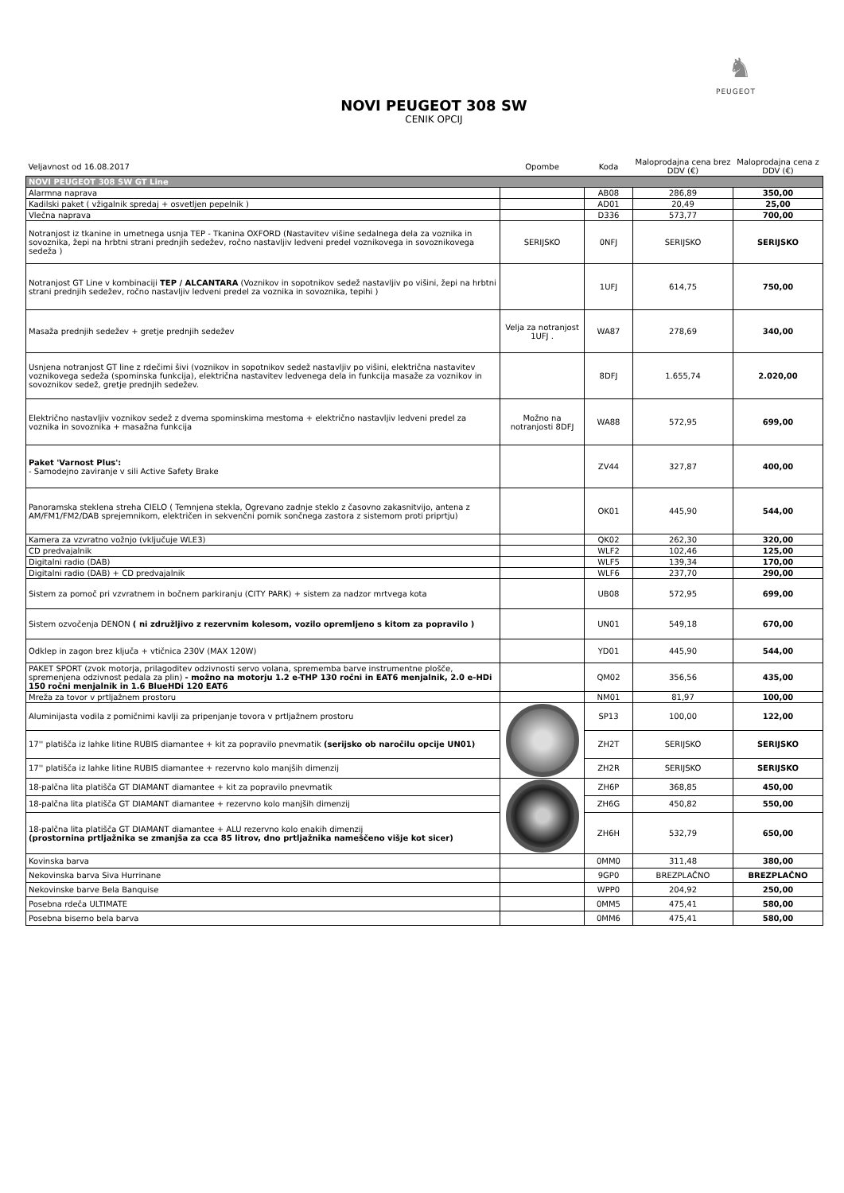♞
PEUGEOT
NOVI PEUGEOT 308 SW
CENIK OPCIJ
| Veljavnost od 16.08.2017 | Opombe | Koda | Maloprodajna cena brez DDV (€) | Maloprodajna cena z DDV (€) |
| --- | --- | --- | --- | --- |
| NOVI PEUGEOT 308 SW GT Line | | | | |
| Alarmna naprava | | AB08 | 286,89 | 350,00 |
| Kadilski paket ( vžigalnik spredaj + osvetljen pepelnik ) | | AD01 | 20,49 | 25,00 |
| Vlečna naprava | | D336 | 573,77 | 700,00 |
| Notranjost iz tkanine in umetnega usnja TEP - Tkanina OXFORD (Nastavitev višine sedalnega dela za voznika in sovoznika, žepi na hrbtni strani prednjih sedežev, ročno nastavljiv ledveni predel voznikovega in sovoznikovega sedeža ) | SERIJSKO | 0NFJ | SERIJSKO | SERIJSKO |
| Notranjost GT Line v kombinaciji TEP / ALCANTARA (Voznikov in sopotnikov sedež nastavljiv po višini, žepi na hrbtni strani prednjih sedežev, ročno nastavljiv ledveni predel za voznika in sovoznika, tepihi ) | | 1UFJ | 614,75 | 750,00 |
| Masaža prednjih sedežev + gretje prednjih sedežev | Velja za notranjost 1UFJ . | WA87 | 278,69 | 340,00 |
| Usnjena notranjost GT line z rdečimi šivi (voznikov in sopotnikov sedež nastavljiv po višini, električna nastavitev voznikovega sedeža (spominska funkcija), električna nastavitev ledvenega dela in funkcija masaže za voznikov in sovoznikov sedež, gretje prednjih sedežev. | | 8DFJ | 1.655,74 | 2.020,00 |
| Električno nastavljiv voznikov sedež z dvema spominskima mestoma + električno nastavljiv ledveni predel za voznika in sovoznika + masažna funkcija | Možno na notranjosti 8DFJ | WA88 | 572,95 | 699,00 |
| Paket 'Varnost Plus': - Samodejno zaviranje v sili Active Safety Brake | | ZV44 | 327,87 | 400,00 |
| Panoramska steklena streha CIELO ( Temnjena stekla, Ogrevano zadnje steklo z časovno zakasnitvijo, antena z AM/FM1/FM2/DAB sprejemnikom, električen in sekvenčni pomik sončnega zastora z sistemom proti priprtju) | | OK01 | 445,90 | 544,00 |
| Kamera za vzvratno vožnjo (vključuje WLE3) | | QK02 | 262,30 | 320,00 |
| CD predvajalnik | | WLF2 | 102,46 | 125,00 |
| Digitalni radio (DAB) | | WLF5 | 139,34 | 170,00 |
| Digitalni radio (DAB) + CD predvajalnik | | WLF6 | 237,70 | 290,00 |
| Sistem za pomoč pri vzvratnem in bočnem parkiranju (CITY PARK) + sistem za nadzor mrtvega kota | | UB08 | 572,95 | 699,00 |
| Sistem ozvočenja DENON ( ni združljivo z rezervnim kolesom, vozilo opremljeno s kitom za popravilo ) | | UN01 | 549,18 | 670,00 |
| Odklep in zagon brez ključa + vtičnica 230V (MAX 120W) | | YD01 | 445,90 | 544,00 |
| PAKET SPORT (zvok motorja, prilagoditev odzivnosti servo volana, sprememba barve instrumentne plošče, spremenjena odzivnost pedala za plin) - možno na motorju 1.2 e-THP 130 ročni in EAT6 menjalnik, 2.0 e-HDi 150 ročni menjalnik in 1.6 BlueHDi 120 EAT6 | | QM02 | 356,56 | 435,00 |
| Mreža za tovor v prtljažnem prostoru | | NM01 | 81,97 | 100,00 |
| Aluminijasta vodila z pomičnimi kavlji za pripenjanje tovora v prtljažnem prostoru | | SP13 | 100,00 | 122,00 |
| 17'' platišča iz lahke litine RUBIS diamantee + kit za popravilo pnevmatik (serijsko ob naročilu opcije UN01) | | ZH2T | SERIJSKO | SERIJSKO |
| 17'' platišča iz lahke litine RUBIS diamantee + rezervno kolo manjših dimenzij | | ZH2R | SERIJSKO | SERIJSKO |
| 18-palčna lita platišča GT DIAMANT diamantee + kit za popravilo pnevmatik | | ZH6P | 368,85 | 450,00 |
| 18-palčna lita platišča GT DIAMANT diamantee + rezervno kolo manjših dimenzij | | ZH6G | 450,82 | 550,00 |
| 18-palčna lita platišča GT DIAMANT diamantee + ALU rezervno kolo enakih dimenzij (prostornina prtljažnika se zmanjša za cca 85 litrov, dno prtljažnika nameščeno višje kot sicer) | | ZH6H | 532,79 | 650,00 |
| Kovinska barva | | 0MM0 | 311,48 | 380,00 |
| Nekovinska barva Siva Hurrinane | | 9GP0 | BREZPLAČNO | BREZPLAČNO |
| Nekovinske barve Bela Banquise | | WPP0 | 204,92 | 250,00 |
| Posebna rdeča ULTIMATE | | 0MM5 | 475,41 | 580,00 |
| Posebna biserno bela barva | | 0MM6 | 475,41 | 580,00 |